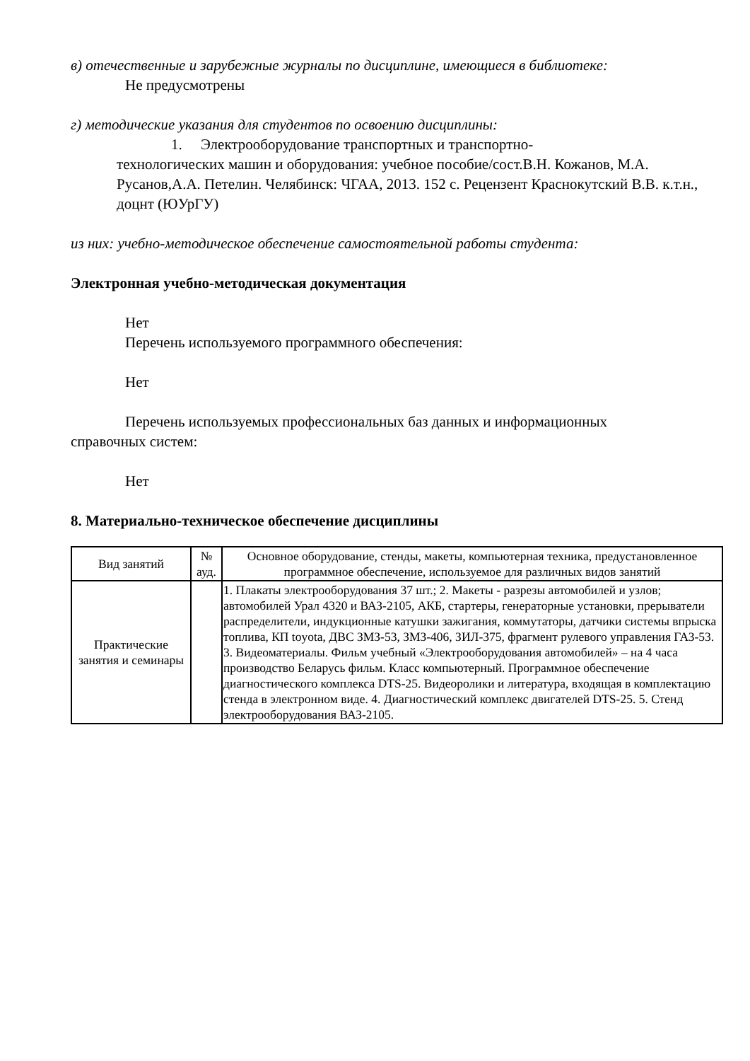в) отечественные и зарубежные журналы по дисциплине, имеющиеся в библиотеке:
Не предусмотрены
г) методические указания для студентов по освоению дисциплины:
1. Электрооборудование транспортных и транспортно-
технологических машин и оборудования: учебное пособие/сост.В.Н. Кожанов, М.А. Русанов,А.А. Петелин. Челябинск: ЧГАА, 2013. 152 с. Рецензент Краснокутский В.В. к.т.н., доцнт (ЮУрГУ)
из них: учебно-методическое обеспечение самостоятельной работы студента:
Электронная учебно-методическая документация
Нет
Перечень используемого программного обеспечения:
Нет
Перечень используемых профессиональных баз данных и информационных
справочных систем:
Нет
8. Материально-техническое обеспечение дисциплины
| Вид занятий | № ауд. | Основное оборудование, стенды, макеты, компьютерная техника, предустановленное программное обеспечение, используемое для различных видов занятий |
| --- | --- | --- |
| Практические занятия и семинары | | 1. Плакаты электрооборудования 37 шт.; 2. Макеты - разрезы автомобилей и узлов; автомобилей Урал 4320 и ВАЗ-2105, АКБ, стартеры, генераторные установки, прерыватели распределители, индукционные катушки зажигания, коммутаторы, датчики системы впрыска топлива, КП toyota, ДВС ЗМЗ-53, ЗМЗ-406, ЗИЛ-375, фрагмент рулевого управления ГАЗ-53. 3. Видеоматериалы. Фильм учебный «Электрооборудования автомобилей» – на 4 часа производство Беларусь фильм. Класс компьютерный. Программное обеспечение диагностического комплекса DTS-25. Видеоролики и литература, входящая в комплектацию стенда в электронном виде. 4. Диагностический комплекс двигателей DTS-25. 5. Стенд электрооборудования ВАЗ-2105. |